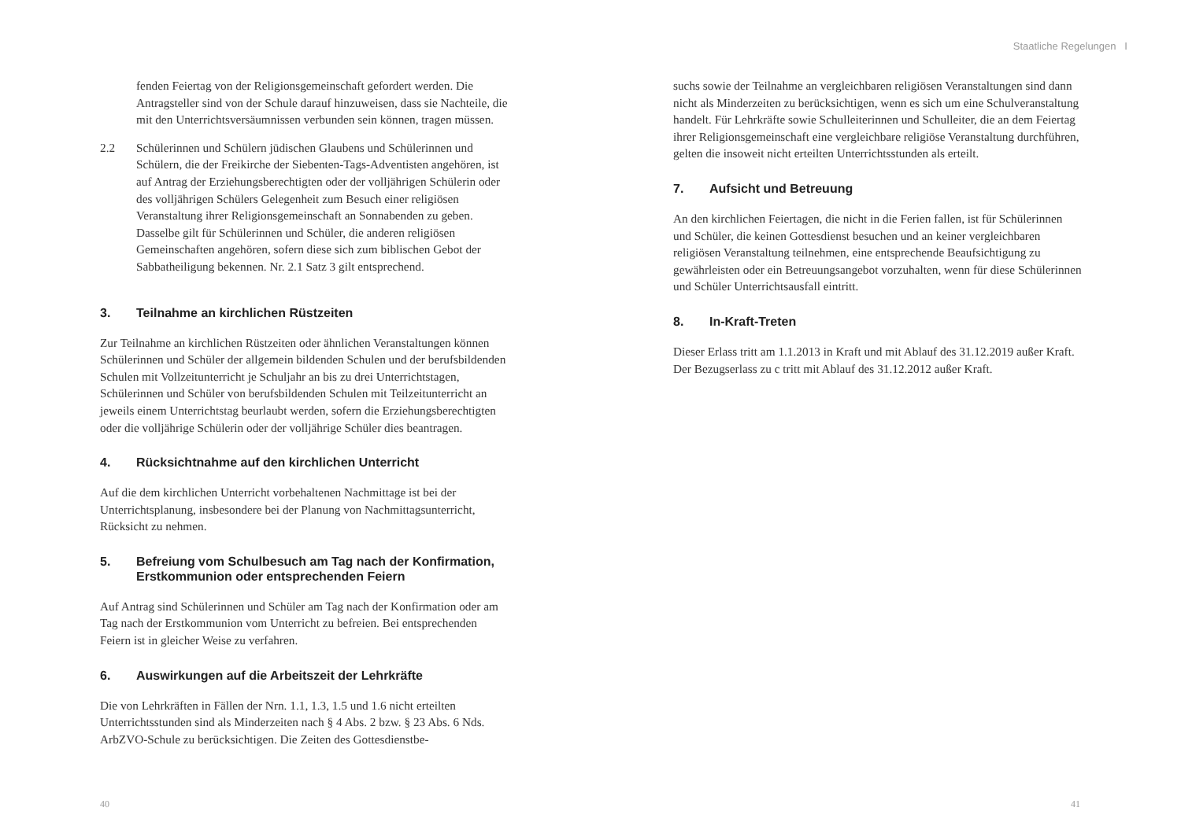Staatliche Regelungen I
fenden Feiertag von der Religionsgemeinschaft gefordert werden. Die Antragsteller sind von der Schule darauf hinzuweisen, dass sie Nachteile, die mit den Unterrichtsversäumnissen verbunden sein können, tragen müssen.
2.2 Schülerinnen und Schülern jüdischen Glaubens und Schülerinnen und Schülern, die der Freikirche der Siebenten-Tags-Adventisten angehören, ist auf Antrag der Erziehungsberechtigten oder der volljährigen Schülerin oder des volljährigen Schülers Gelegenheit zum Besuch einer religiösen Veranstaltung ihrer Religionsgemeinschaft an Sonnabenden zu geben. Dasselbe gilt für Schülerinnen und Schüler, die anderen religiösen Gemeinschaften angehören, sofern diese sich zum biblischen Gebot der Sabbatheiligung bekennen. Nr. 2.1 Satz 3 gilt entsprechend.
3. Teilnahme an kirchlichen Rüstzeiten
Zur Teilnahme an kirchlichen Rüstzeiten oder ähnlichen Veranstaltungen können Schülerinnen und Schüler der allgemein bildenden Schulen und der berufsbildenden Schulen mit Vollzeitunterricht je Schuljahr an bis zu drei Unterrichtstagen, Schülerinnen und Schüler von berufsbildenden Schulen mit Teilzeitunterricht an jeweils einem Unterrichtstag beurlaubt werden, sofern die Erziehungsberechtigten oder die volljährige Schülerin oder der volljährige Schüler dies beantragen.
4. Rücksichtnahme auf den kirchlichen Unterricht
Auf die dem kirchlichen Unterricht vorbehaltenen Nachmittage ist bei der Unterrichtsplanung, insbesondere bei der Planung von Nachmittagsunterricht, Rücksicht zu nehmen.
5. Befreiung vom Schulbesuch am Tag nach der Konfirmation, Erstkommunion oder entsprechenden Feiern
Auf Antrag sind Schülerinnen und Schüler am Tag nach der Konfirmation oder am Tag nach der Erstkommunion vom Unterricht zu befreien. Bei entsprechenden Feiern ist in gleicher Weise zu verfahren.
6. Auswirkungen auf die Arbeitszeit der Lehrkräfte
Die von Lehrkräften in Fällen der Nrn. 1.1, 1.3, 1.5 und 1.6 nicht erteilten Unterrichtsstunden sind als Minderzeiten nach § 4 Abs. 2 bzw. § 23 Abs. 6 Nds. ArbZVO-Schule zu berücksichtigen. Die Zeiten des Gottesdienstbe-
suchs sowie der Teilnahme an vergleichbaren religiösen Veranstaltungen sind dann nicht als Minderzeiten zu berücksichtigen, wenn es sich um eine Schulveranstaltung handelt. Für Lehrkräfte sowie Schulleiterinnen und Schulleiter, die an dem Feiertag ihrer Religionsgemeinschaft eine vergleichbare religiöse Veranstaltung durchführen, gelten die insoweit nicht erteilten Unterrichtsstunden als erteilt.
7. Aufsicht und Betreuung
An den kirchlichen Feiertagen, die nicht in die Ferien fallen, ist für Schülerinnen und Schüler, die keinen Gottesdienst besuchen und an keiner vergleichbaren religiösen Veranstaltung teilnehmen, eine entsprechende Beaufsichtigung zu gewährleisten oder ein Betreuungsangebot vorzuhalten, wenn für diese Schülerinnen und Schüler Unterrichtsausfall eintritt.
8. In-Kraft-Treten
Dieser Erlass tritt am 1.1.2013 in Kraft und mit Ablauf des 31.12.2019 außer Kraft. Der Bezugserlass zu c tritt mit Ablauf des 31.12.2012 außer Kraft.
40 41